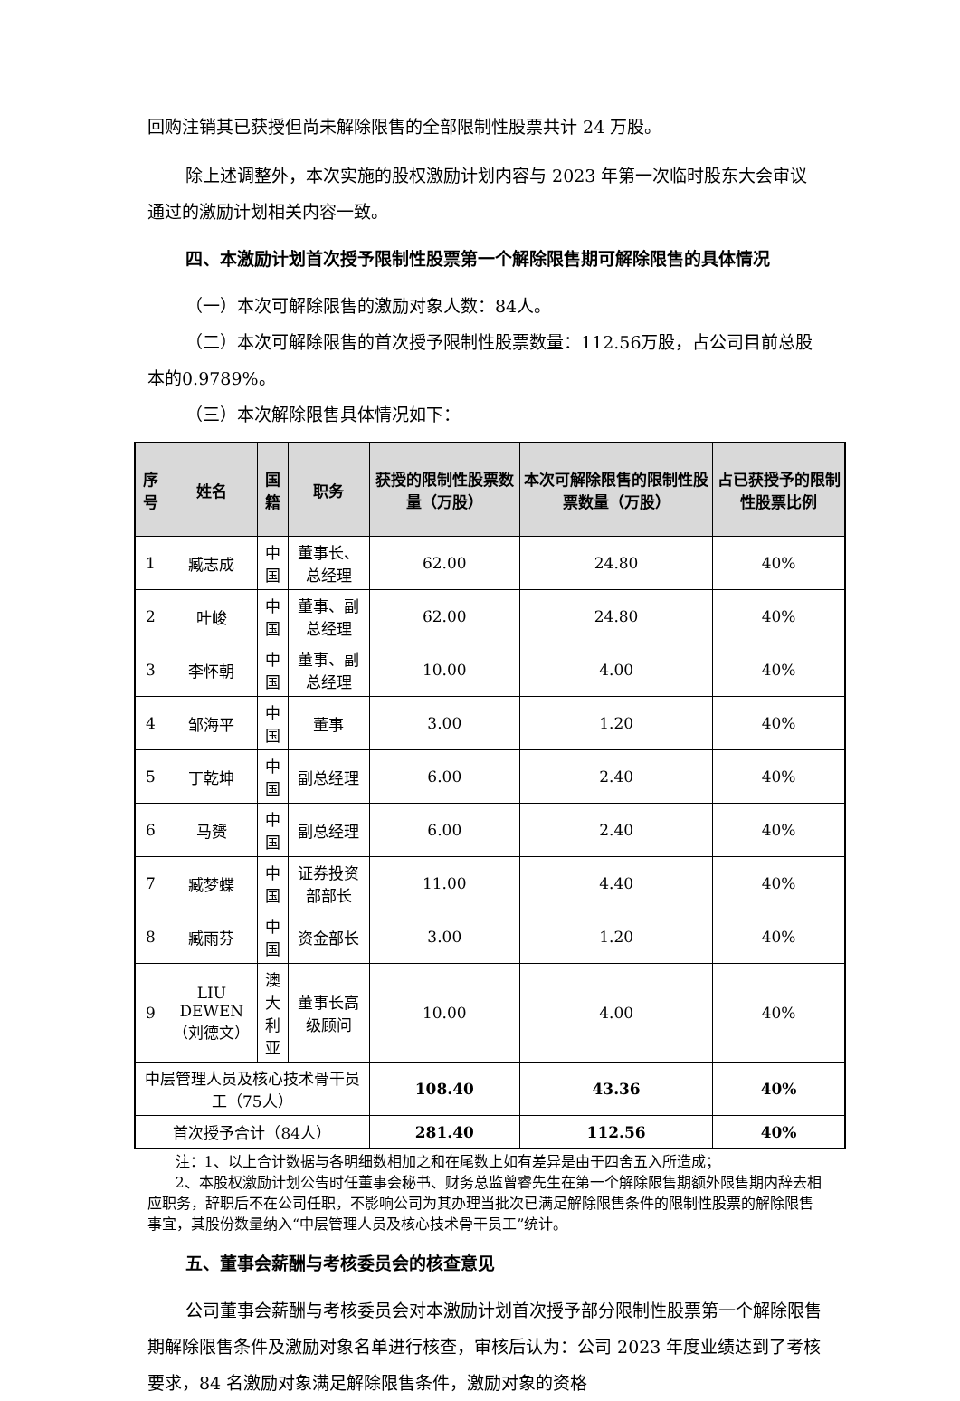回购注销其已获授但尚未解除限售的全部限制性股票共计 24 万股。
除上述调整外，本次实施的股权激励计划内容与 2023 年第一次临时股东大会审议通过的激励计划相关内容一致。
四、本激励计划首次授予限制性股票第一个解除限售期可解除限售的具体情况
（一）本次可解除限售的激励对象人数：84人。
（二）本次可解除限售的首次授予限制性股票数量：112.56万股，占公司目前总股本的0.9789%。
（三）本次解除限售具体情况如下：
| 序号 | 姓名 | 国籍 | 职务 | 获授的限制性股票数量（万股） | 本次可解除限售的限制性股票数量（万股） | 占已获授予的限制性股票比例 |
| --- | --- | --- | --- | --- | --- | --- |
| 1 | 臧志成 | 中国 | 董事长、总经理 | 62.00 | 24.80 | 40% |
| 2 | 叶峻 | 中国 | 董事、副总经理 | 62.00 | 24.80 | 40% |
| 3 | 李怀朝 | 中国 | 董事、副总经理 | 10.00 | 4.00 | 40% |
| 4 | 邹海平 | 中国 | 董事 | 3.00 | 1.20 | 40% |
| 5 | 丁乾坤 | 中国 | 副总经理 | 6.00 | 2.40 | 40% |
| 6 | 马赟 | 中国 | 副总经理 | 6.00 | 2.40 | 40% |
| 7 | 臧梦蝶 | 中国 | 证券投资部部长 | 11.00 | 4.40 | 40% |
| 8 | 臧雨芬 | 中国 | 资金部长 | 3.00 | 1.20 | 40% |
| 9 | LIU DEWEN （刘德文） | 澳大 利亚 | 董事长高级顾问 | 10.00 | 4.00 | 40% |
| 中层管理人员及核心技术骨干员工（75人） | | | | 108.40 | 43.36 | 40% |
| 首次授予合计（84人） | | | | 281.40 | 112.56 | 40% |
注：1、以上合计数据与各明细数相加之和在尾数上如有差异是由于四舍五入所造成；
2、本股权激励计划公告时任董事会秘书、财务总监曾睿先生在第一个解除限售期额外限售期内辞去相应职务，辞职后不在公司任职，不影响公司为其办理当批次已满足解除限售条件的限制性股票的解除限售事宜，其股份数量纳入“中层管理人员及核心技术骨干员工”统计。
五、董事会薪酬与考核委员会的核查意见
公司董事会薪酬与考核委员会对本激励计划首次授予部分限制性股票第一个解除限售期解除限售条件及激励对象名单进行核查，审核后认为：公司 2023 年度业绩达到了考核要求，84 名激励对象满足解除限售条件，激励对象的资格